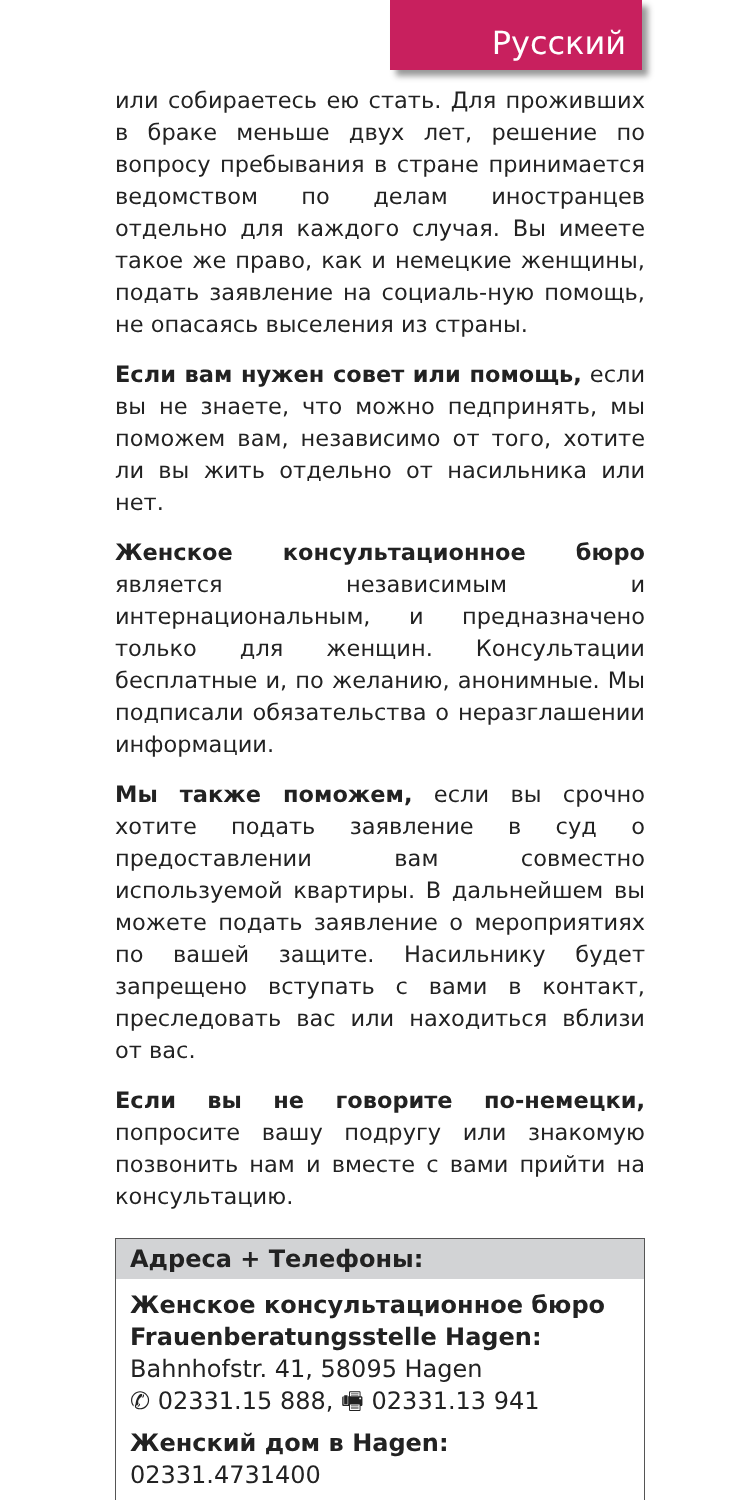Русский
или собираетесь ею стать. Для проживших в браке меньше двух лет, решение по вопросу пребывания в стране принимается ведомством по делам иностранцев отдельно для каждого случая. Вы имеете такое же право, как и немецкие женщины, подать заявление на социаль-ную помощь, не опасаясь выселения из страны.
Если вам нужен совет или помощь, если вы не знаете, что можно педпринять, мы поможем вам, независимо от того, хотите ли вы жить отдельно от насильника или нет.
Женское консультационное бюро является независимым и интернациональным, и предназначено только для женщин. Консультации бесплатные и, по желанию, анонимные. Мы подписали обязательства о неразглашении информации.
Мы также поможем, если вы срочно хотите подать заявление в суд о предоставлении вам совместно используемой квартиры. В дальнейшем вы можете подать заявление о мероприятиях по вашей защите. Насильнику будет запрещено вступать с вами в контакт, преследовать вас или находиться вблизи от вас.
Если вы не говорите по-немецки, попросите вашу подругу или знакомую позвонить нам и вместе с вами прийти на консультацию.
Адреса + Телефоны:
Женское консультационное бюро
Frauenberatungsstelle Hagen:
Bahnhofstr. 41, 58095 Hagen
✆ 02331.15 888, 🖷 02331.13 941
Женский дом в Hagen: 02331.4731400